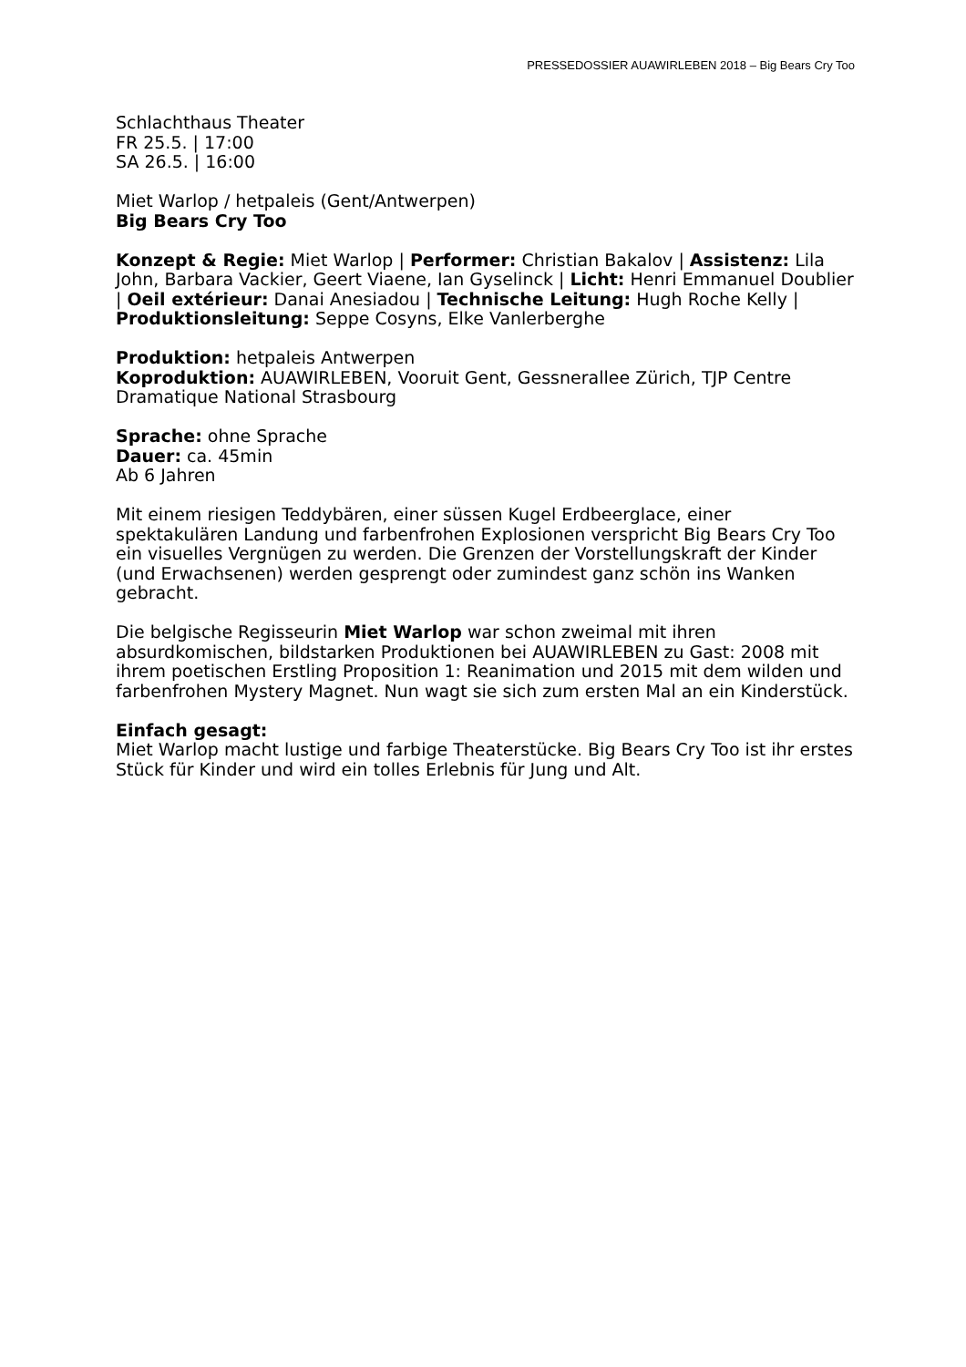PRESSEDOSSIER AUAWIRLEBEN 2018 – Big Bears Cry Too
Schlachthaus Theater
FR 25.5. | 17:00
SA 26.5. | 16:00
Miet Warlop / hetpaleis (Gent/Antwerpen)
Big Bears Cry Too
Konzept & Regie: Miet Warlop | Performer: Christian Bakalov | Assistenz: Lila John, Barbara Vackier, Geert Viaene, Ian Gyselinck | Licht: Henri Emmanuel Doublier | Oeil extérieur: Danai Anesiadou | Technische Leitung: Hugh Roche Kelly | Produktionsleitung: Seppe Cosyns, Elke Vanlerberghe
Produktion: hetpaleis Antwerpen
Koproduktion: AUAWIRLEBEN, Vooruit Gent, Gessnerallee Zürich, TJP Centre Dramatique National Strasbourg
Sprache: ohne Sprache
Dauer: ca. 45min
Ab 6 Jahren
Mit einem riesigen Teddybären, einer süssen Kugel Erdbeerglace, einer spektakulären Landung und farbenfrohen Explosionen verspricht Big Bears Cry Too ein visuelles Vergnügen zu werden. Die Grenzen der Vorstellungskraft der Kinder (und Erwachsenen) werden gesprengt oder zumindest ganz schön ins Wanken gebracht.
Die belgische Regisseurin Miet Warlop war schon zweimal mit ihren absurdkomischen, bildstarken Produktionen bei AUAWIRLEBEN zu Gast: 2008 mit ihrem poetischen Erstling Proposition 1: Reanimation und 2015 mit dem wilden und farbenfrohen Mystery Magnet. Nun wagt sie sich zum ersten Mal an ein Kinderstück.
Einfach gesagt:
Miet Warlop macht lustige und farbige Theaterstücke. Big Bears Cry Too ist ihr erstes Stück für Kinder und wird ein tolles Erlebnis für Jung und Alt.